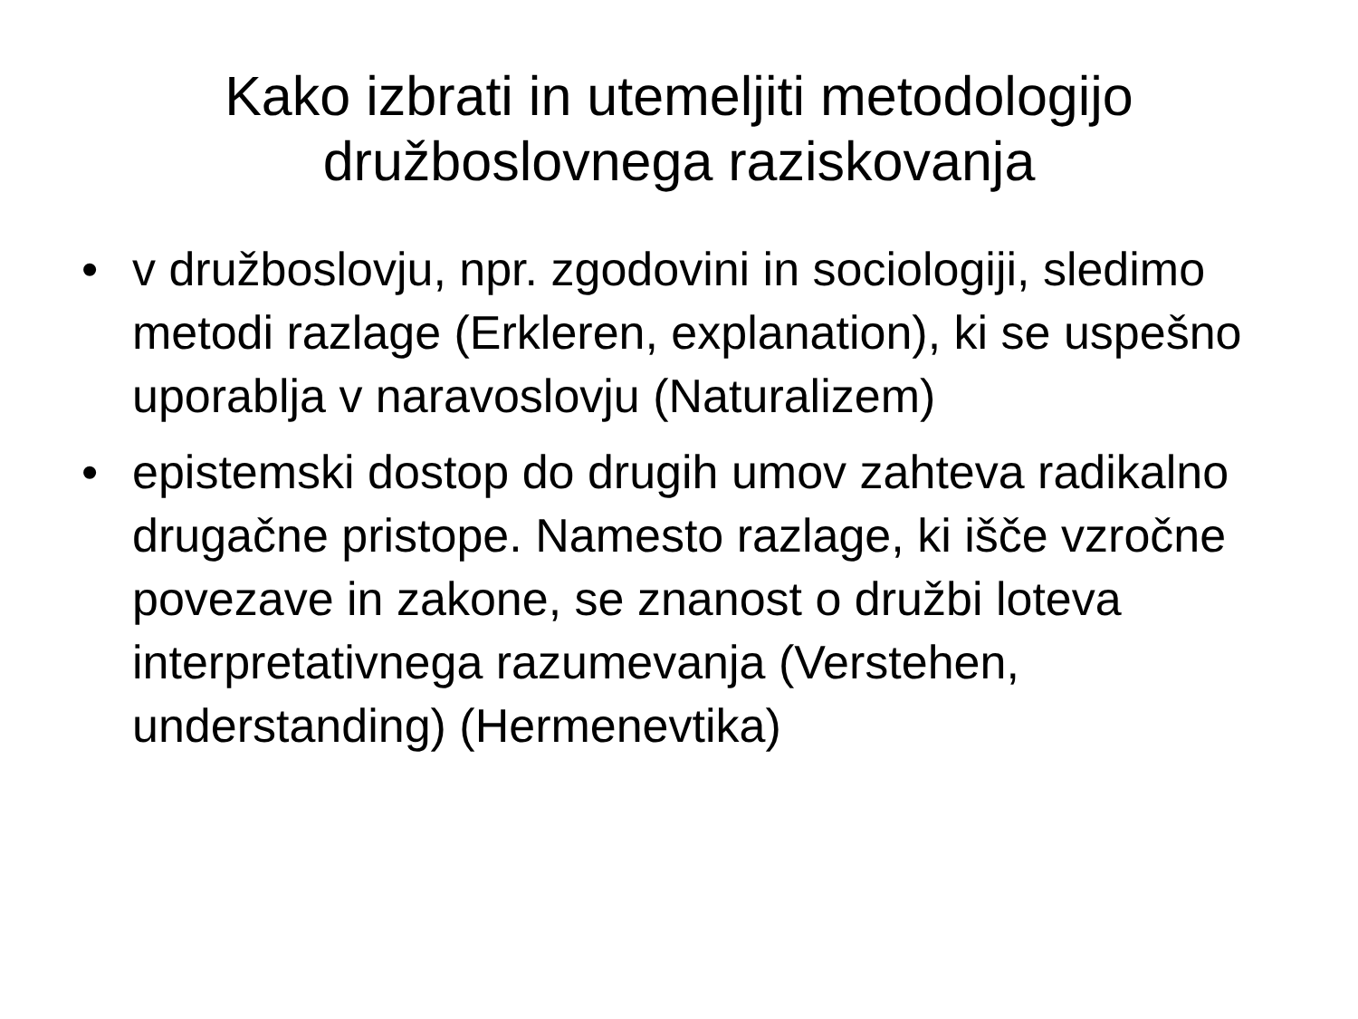Kako izbrati in utemeljiti metodologijo
družboslovnega raziskovanja
• v družboslovju, npr. zgodovini in sociologiji, sledimo metodi razlage (Erkleren, explanation), ki se uspešno uporablja v naravoslovju (Naturalizem)
• epistemski dostop do drugih umov zahteva radikalno drugačne pristope. Namesto razlage, ki išče vzročne povezave in zakone, se znanost o družbi loteva interpretativnega razumevanja (Verstehen, understanding) (Hermenevtika)